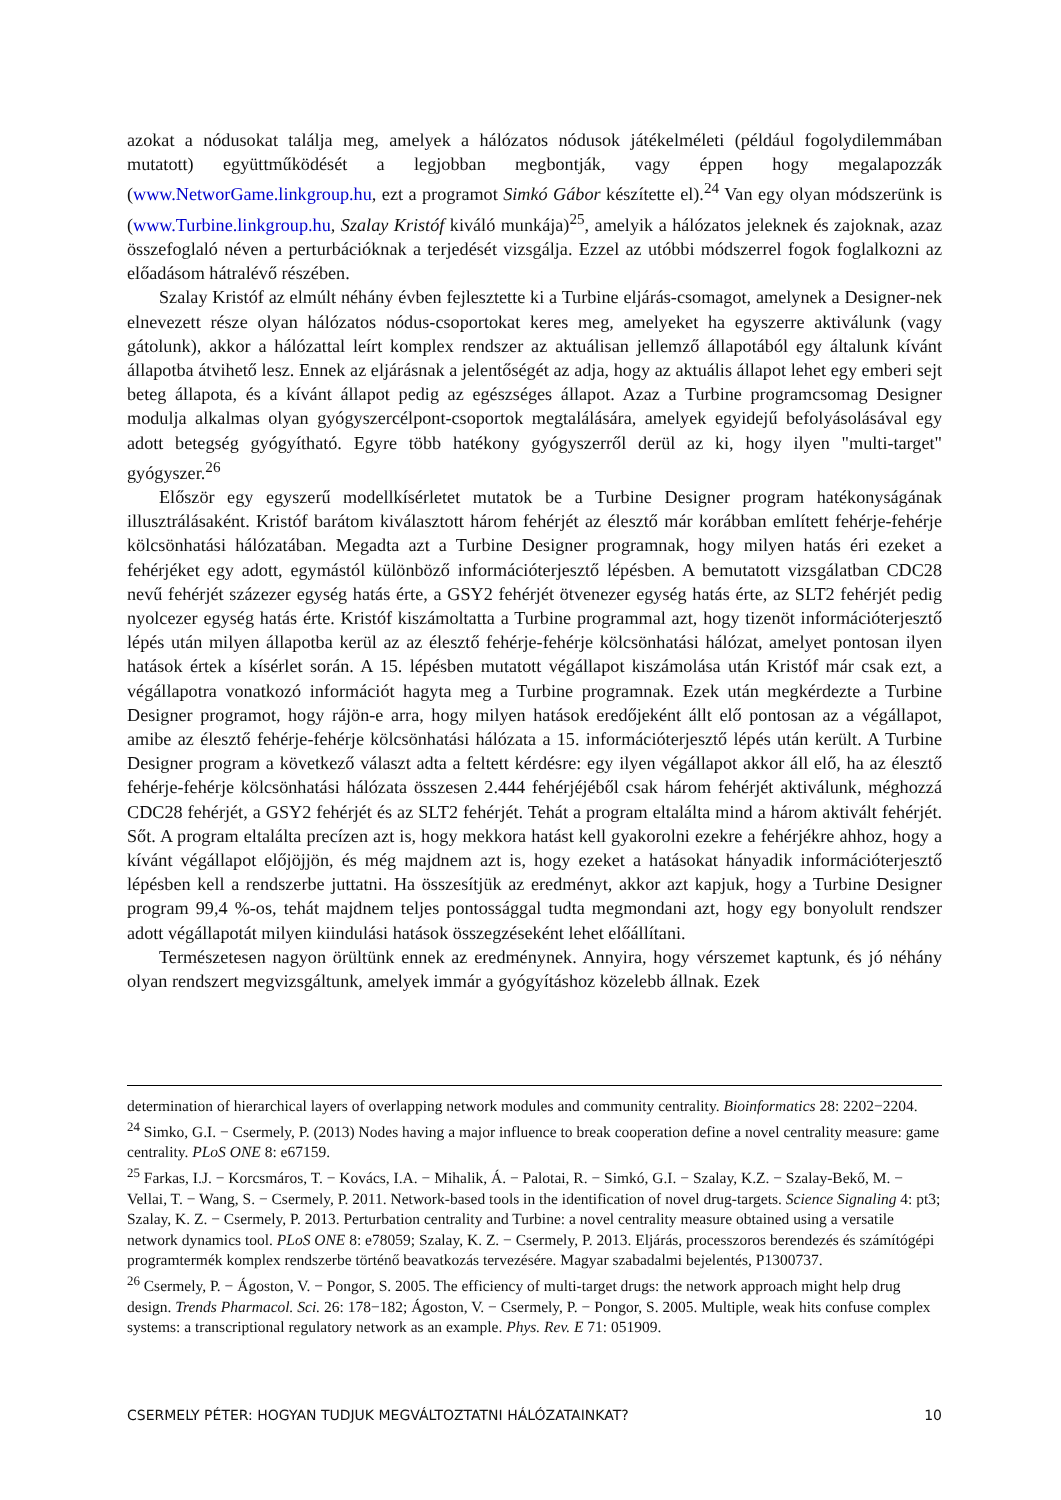azokat a nódusokat találja meg, amelyek a hálózatos nódusok játékelméleti (például fogolydilemmában mutatott) együttműködését a legjobban megbontják, vagy éppen hogy megalapozzák (www.NetworGame.linkgroup.hu, ezt a programot Simkó Gábor készítette el).<sup>24</sup> Van egy olyan módszerünk is (www.Turbine.linkgroup.hu, Szalay Kristóf kiváló munkája)<sup>25</sup>, amelyik a hálózatos jeleknek és zajoknak, azaz összefoglaló néven a perturbációknak a terjedését vizsgálja. Ezzel az utóbbi módszerrel fogok foglalkozni az előadásom hátralévő részében.
Szalay Kristóf az elmúlt néhány évben fejlesztette ki a Turbine eljárás-csomagot, amelynek a Designer-nek elnevezett része olyan hálózatos nódus-csoportokat keres meg, amelyeket ha egyszerre aktiválunk (vagy gátolunk), akkor a hálózattal leírt komplex rendszer az aktuálisan jellemző állapotából egy általunk kívánt állapotba átvihető lesz. Ennek az eljárásnak a jelentőségét az adja, hogy az aktuális állapot lehet egy emberi sejt beteg állapota, és a kívánt állapot pedig az egészséges állapot. Azaz a Turbine programcsomag Designer modulja alkalmas olyan gyógyszercélpont-csoportok megtalálására, amelyek egyidejű befolyásolásával egy adott betegség gyógyítható. Egyre több hatékony gyógyszerről derül az ki, hogy ilyen "multi-target" gyógyszer.<sup>26</sup>
Először egy egyszerű modellkísérletet mutatok be a Turbine Designer program hatékonyságának illusztrálásaként. Kristóf barátom kiválasztott három fehérjét az élesztő már korábban említett fehérje-fehérje kölcsönhatási hálózatában. Megadta azt a Turbine Designer programnak, hogy milyen hatás éri ezeket a fehérjéket egy adott, egymástól különböző információterjesztő lépésben. A bemutatott vizsgálatban CDC28 nevű fehérjét százezer egység hatás érte, a GSY2 fehérjét ötvenezer egység hatás érte, az SLT2 fehérjét pedig nyolcezer egység hatás érte. Kristóf kiszámoltatta a Turbine programmal azt, hogy tizenöt információterjesztő lépés után milyen állapotba kerül az az élesztő fehérje-fehérje kölcsönhatási hálózat, amelyet pontosan ilyen hatások értek a kísérlet során. A 15. lépésben mutatott végállapot kiszámolása után Kristóf már csak ezt, a végállapotra vonatkozó információt hagyta meg a Turbine programnak. Ezek után megkérdezte a Turbine Designer programot, hogy rájön-e arra, hogy milyen hatások eredőjeként állt elő pontosan az a végállapot, amibe az élesztő fehérje-fehérje kölcsönhatási hálózata a 15. információterjesztő lépés után került. A Turbine Designer program a következő választ adta a feltett kérdésre: egy ilyen végállapot akkor áll elő, ha az élesztő fehérje-fehérje kölcsönhatási hálózata összesen 2.444 fehérjéjéből csak három fehérjét aktiválunk, méghozzá CDC28 fehérjét, a GSY2 fehérjét és az SLT2 fehérjét. Tehát a program eltalálta mind a három aktivált fehérjét. Sőt. A program eltalálta precízen azt is, hogy mekkora hatást kell gyakorolni ezekre a fehérjékre ahhoz, hogy a kívánt végállapot előjöjjön, és még majdnem azt is, hogy ezeket a hatásokat hányadik információterjesztő lépésben kell a rendszerbe juttatni. Ha összesítjük az eredményt, akkor azt kapjuk, hogy a Turbine Designer program 99,4 %-os, tehát majdnem teljes pontossággal tudta megmondani azt, hogy egy bonyolult rendszer adott végállapotát milyen kiindulási hatások összegzéseként lehet előállítani.
Természetesen nagyon örültünk ennek az eredménynek. Annyira, hogy vérszemet kaptunk, és jó néhány olyan rendszert megvizsgáltunk, amelyek immár a gyógyításhoz közelebb állnak. Ezek
determination of hierarchical layers of overlapping network modules and community centrality. Bioinformatics 28: 2202−2204.
<sup>24</sup> Simko, G.I. − Csermely, P. (2013) Nodes having a major influence to break cooperation define a novel centrality measure: game centrality. PLoS ONE 8: e67159.
<sup>25</sup> Farkas, I.J. − Korcsmáros, T. − Kovács, I.A. − Mihalik, Á. − Palotai, R. − Simkó, G.I. − Szalay, K.Z. − Szalay-Bekő, M. − Vellai, T. − Wang, S. − Csermely, P. 2011. Network-based tools in the identification of novel drug-targets. Science Signaling 4: pt3; Szalay, K. Z. − Csermely, P. 2013. Perturbation centrality and Turbine: a novel centrality measure obtained using a versatile network dynamics tool. PLoS ONE 8: e78059; Szalay, K. Z. − Csermely, P. 2013. Eljárás, processzoros berendezés és számítógépi programtermék komplex rendszerbe történő beavatkozás tervezésére. Magyar szabadalmi bejelentés, P1300737.
<sup>26</sup> Csermely, P. − Ágoston, V. − Pongor, S. 2005. The efficiency of multi-target drugs: the network approach might help drug design. Trends Pharmacol. Sci. 26: 178−182; Ágoston, V. − Csermely, P. − Pongor, S. 2005. Multiple, weak hits confuse complex systems: a transcriptional regulatory network as an example. Phys. Rev. E 71: 051909.
CSERMELY PÉTER: HOGYAN TUDJUK MEGVÁLTOZTATNI HÁLÓZATAINKAT? 10